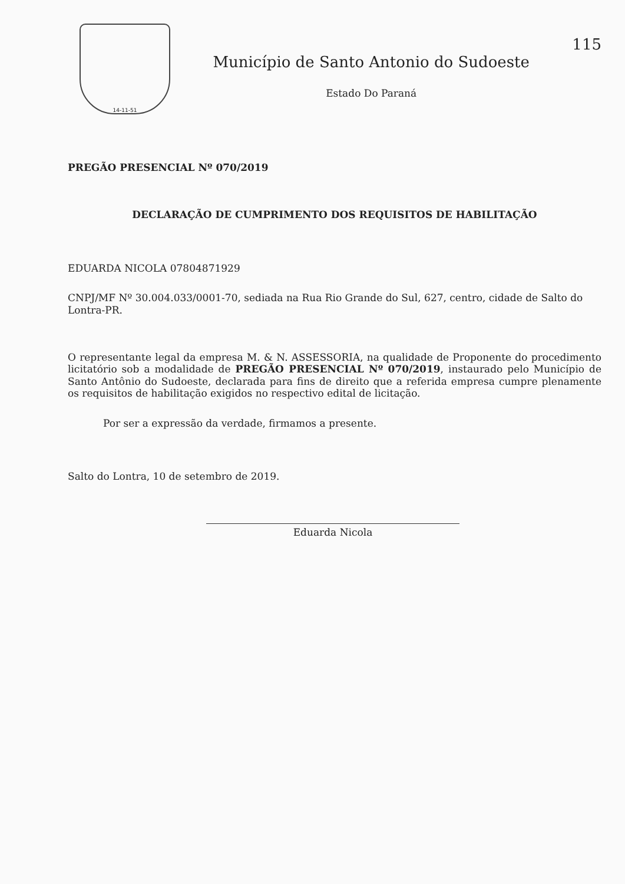14-11-51
Município de Santo Antonio do Sudoeste
Estado Do Paraná
115
PREGÃO PRESENCIAL Nº 070/2019
DECLARAÇÃO DE CUMPRIMENTO DOS REQUISITOS DE HABILITAÇÃO
EDUARDA NICOLA 07804871929
CNPJ/MF Nº 30.004.033/0001-70, sediada na Rua Rio Grande do Sul, 627, centro, cidade de Salto do Lontra-PR.
O representante legal da empresa M. & N. ASSESSORIA, na qualidade de Proponente do procedimento licitatório sob a modalidade de PREGÃO PRESENCIAL Nº 070/2019, instaurado pelo Município de Santo Antônio do Sudoeste, declarada para fins de direito que a referida empresa cumpre plenamente os requisitos de habilitação exigidos no respectivo edital de licitação.
Por ser a expressão da verdade, firmamos a presente.
Salto do Lontra, 10 de setembro de 2019.
Eduarda Nicola